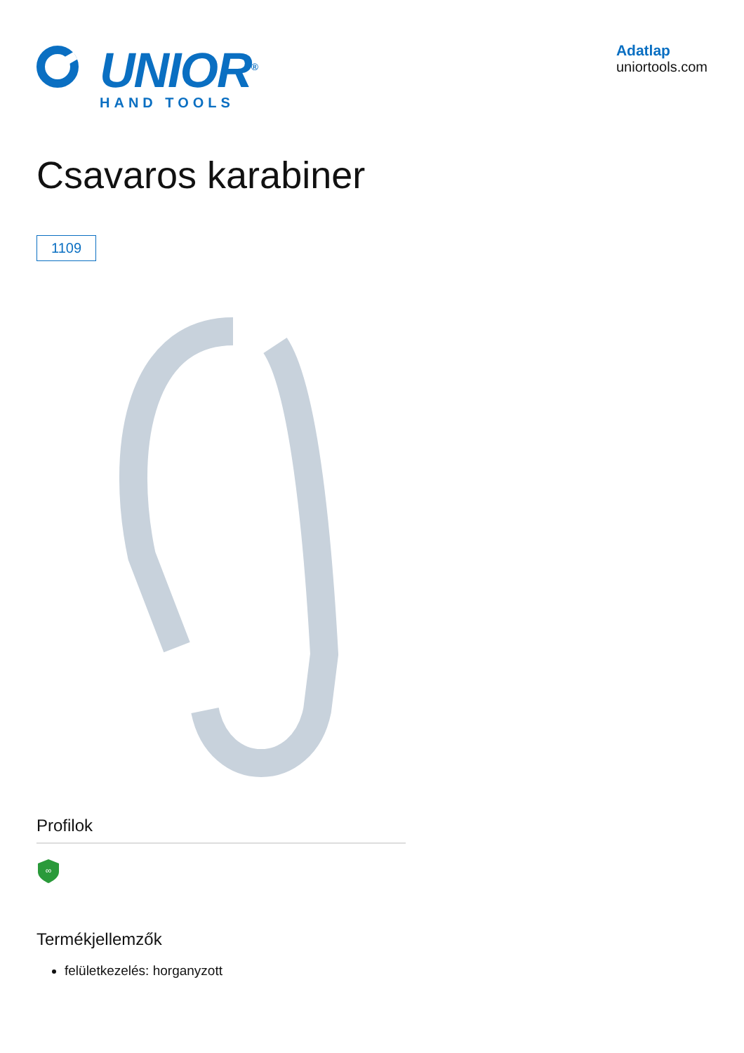UNIOR<sup>®</sup>
HAND TOOLS
Adatlap
uniortools.com
Csavaros karabiner
1109
Profilok
∞
Termékjellemzők
felületkezelés: horganyzott